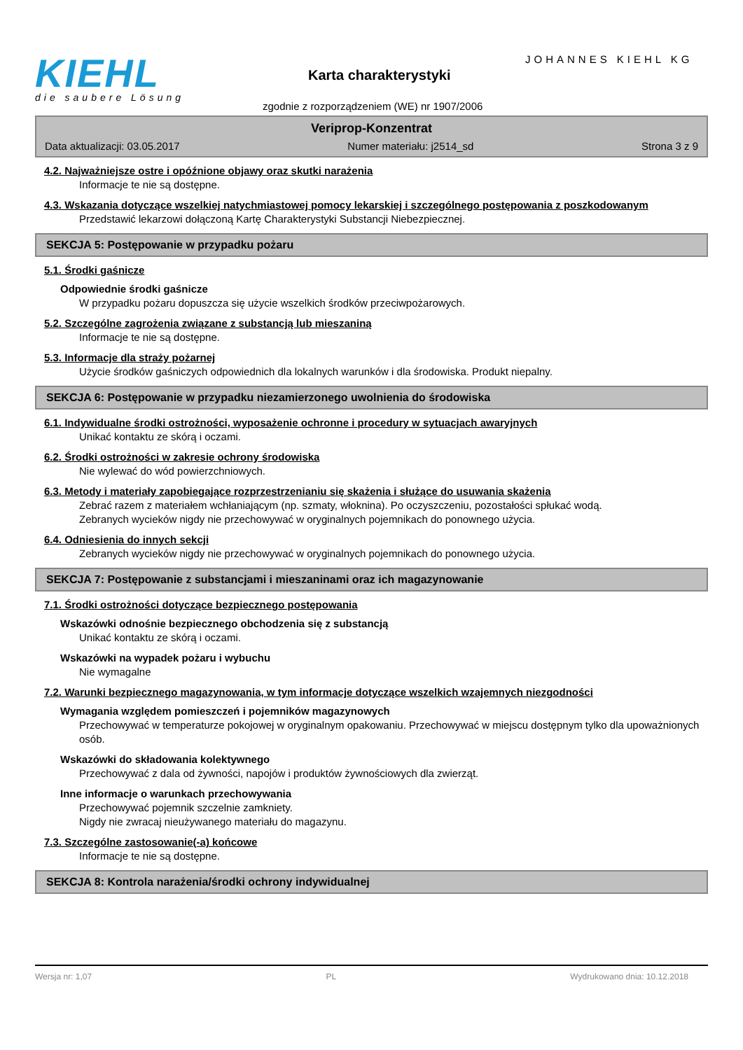KIEHL
die saubere Lösung
JOHANNES KIEHL KG
Karta charakterystyki
zgodnie z rozporządzeniem (WE) nr 1907/2006
Veriprop-Konzentrat
Data aktualizacji: 03.05.2017 Numer materiału: j2514_sd Strona 3 z 9
4.2. Najważniejsze ostre i opóźnione objawy oraz skutki narażenia
Informacje te nie są dostępne.
4.3. Wskazania dotyczące wszelkiej natychmiastowej pomocy lekarskiej i szczególnego postępowania z poszkodowanym
Przedstawić lekarzowi dołączoną Kartę Charakterystyki Substancji Niebezpiecznej.
SEKCJA 5: Postępowanie w przypadku pożaru
5.1. Środki gaśnicze
Odpowiednie środki gaśnicze
W przypadku pożaru dopuszcza się użycie wszelkich środków przeciwpożarowych.
5.2. Szczególne zagrożenia związane z substancją lub mieszaniną
Informacje te nie są dostępne.
5.3. Informacje dla straży pożarnej
Użycie środków gaśniczych odpowiednich dla lokalnych warunków i dla środowiska. Produkt niepalny.
SEKCJA 6: Postępowanie w przypadku niezamierzonego uwolnienia do środowiska
6.1. Indywidualne środki ostrożności, wyposażenie ochronne i procedury w sytuacjach awaryjnych
Unikać kontaktu ze skórą i oczami.
6.2. Środki ostrożności w zakresie ochrony środowiska
Nie wylewać do wód powierzchniowych.
6.3. Metody i materiały zapobiegające rozprzestrzenianiu się skażenia i służące do usuwania skażenia
Zebrać razem z materiałem wchłaniającym (np. szmaty, włoknina). Po oczyszczeniu, pozostałości spłukać wodą.
Zebranych wycieków nigdy nie przechowywać w oryginalnych pojemnikach do ponownego użycia.
6.4. Odniesienia do innych sekcji
Zebranych wycieków nigdy nie przechowywać w oryginalnych pojemnikach do ponownego użycia.
SEKCJA 7: Postępowanie z substancjami i mieszaninami oraz ich magazynowanie
7.1. Środki ostrożności dotyczące bezpiecznego postępowania
Wskazówki odnośnie bezpiecznego obchodzenia się z substancją
Unikać kontaktu ze skórą i oczami.
Wskazówki na wypadek pożaru i wybuchu
Nie wymagalne
7.2. Warunki bezpiecznego magazynowania, w tym informacje dotyczące wszelkich wzajemnych niezgodności
Wymagania względem pomieszczeń i pojemników magazynowych
Przechowywać w temperaturze pokojowej w oryginalnym opakowaniu. Przechowywać w miejscu dostępnym tylko dla upoważnionych osób.
Wskazówki do składowania kolektywnego
Przechowywać z dala od żywności, napojów i produktów żywnościowych dla zwierząt.
Inne informacje o warunkach przechowywania
Przechowywać pojemnik szczelnie zamkniety.
Nigdy nie zwracaj nieużywanego materiału do magazynu.
7.3. Szczególne zastosowanie(-a) końcowe
Informacje te nie są dostępne.
SEKCJA 8: Kontrola narażenia/środki ochrony indywidualnej
Wersja nr: 1,07 PL Wydrukowano dnia: 10.12.2018